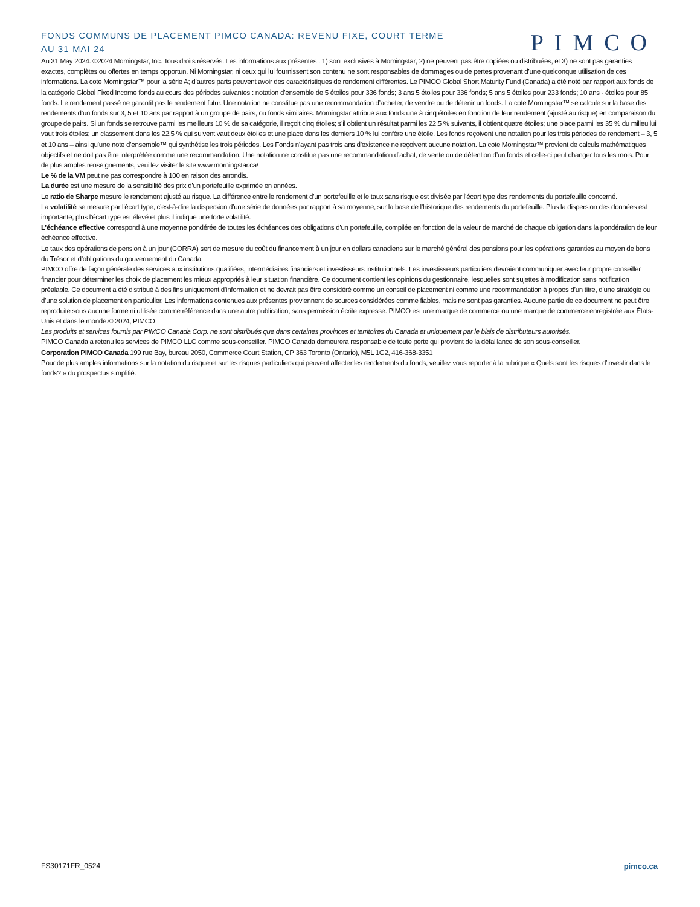FONDS COMMUNS DE PLACEMENT PIMCO CANADA: REVENU FIXE, COURT TERME
AU 31 MAI 24
PIMCO
Au 31 May 2024. ©2024 Morningstar, Inc. Tous droits réservés. Les informations aux présentes : 1) sont exclusives à Morningstar; 2) ne peuvent pas être copiées ou distribuées; et 3) ne sont pas garanties exactes, complètes ou offertes en temps opportun. Ni Morningstar, ni ceux qui lui fournissent son contenu ne sont responsables de dommages ou de pertes provenant d’une quelconque utilisation de ces informations. La cote Morningstar™ pour la série A; d’autres parts peuvent avoir des caractéristiques de rendement différentes. Le PIMCO Global Short Maturity Fund (Canada) a été noté par rapport aux fonds de la catégorie Global Fixed Income fonds au cours des périodes suivantes : notation d’ensemble de 5 étoiles pour 336 fonds; 3 ans 5 étoiles pour 336 fonds; 5 ans 5 étoiles pour 233 fonds; 10 ans - étoiles pour 85 fonds. Le rendement passé ne garantit pas le rendement futur. Une notation ne constitue pas une recommandation d’acheter, de vendre ou de détenir un fonds. La cote Morningstar™ se calcule sur la base des rendements d’un fonds sur 3, 5 et 10 ans par rapport à un groupe de pairs, ou fonds similaires. Morningstar attribue aux fonds une à cinq étoiles en fonction de leur rendement (ajusté au risque) en comparaison du groupe de pairs. Si un fonds se retrouve parmi les meilleurs 10 % de sa catégorie, il reçoit cinq étoiles; s’il obtient un résultat parmi les 22,5 % suivants, il obtient quatre étoiles; une place parmi les 35 % du milieu lui vaut trois étoiles; un classement dans les 22,5 % qui suivent vaut deux étoiles et une place dans les derniers 10 % lui confère une étoile. Les fonds reçoivent une notation pour les trois périodes de rendement – 3, 5 et 10 ans – ainsi qu’une note d’ensemble™ qui synthétise les trois périodes. Les Fonds n’ayant pas trois ans d’existence ne reçoivent aucune notation. La cote Morningstar™ provient de calculs mathématiques objectifs et ne doit pas être interprétée comme une recommandation. Une notation ne constitue pas une recommandation d’achat, de vente ou de détention d’un fonds et celle-ci peut changer tous les mois. Pour de plus amples renseignements, veuillez visiter le site www.morningstar.ca/
Le % de la VM peut ne pas correspondre à 100 en raison des arrondis.
La durée est une mesure de la sensibilité des prix d’un portefeuille exprimée en années.
Le ratio de Sharpe mesure le rendement ajusté au risque. La différence entre le rendement d’un portefeuille et le taux sans risque est divisée par l’écart type des rendements du portefeuille concerné.
La volatilité se mesure par l’écart type, c’est-à-dire la dispersion d’une série de données par rapport à sa moyenne, sur la base de l’historique des rendements du portefeuille. Plus la dispersion des données est importante, plus l’écart type est élevé et plus il indique une forte volatilité.
L’échéance effective correspond à une moyenne pondérée de toutes les échéances des obligations d’un portefeuille, compilée en fonction de la valeur de marché de chaque obligation dans la pondération de leur échéance effective.
Le taux des opérations de pension à un jour (CORRA) sert de mesure du coût du financement à un jour en dollars canadiens sur le marché général des pensions pour les opérations garanties au moyen de bons du Trésor et d’obligations du gouvernement du Canada.
PIMCO offre de façon générale des services aux institutions qualifiées, intermédiaires financiers et investisseurs institutionnels. Les investisseurs particuliers devraient communiquer avec leur propre conseiller financier pour déterminer les choix de placement les mieux appropriés à leur situation financière. Ce document contient les opinions du gestionnaire, lesquelles sont sujettes à modification sans notification préalable. Ce document a été distribué à des fins uniquement d’information et ne devrait pas être considéré comme un conseil de placement ni comme une recommandation à propos d’un titre, d’une stratégie ou d’une solution de placement en particulier. Les informations contenues aux présentes proviennent de sources considérées comme fiables, mais ne sont pas garanties. Aucune partie de ce document ne peut être reproduite sous aucune forme ni utilisée comme référence dans une autre publication, sans permission écrite expresse. PIMCO est une marque de commerce ou une marque de commerce enregistrée aux États-Unis et dans le monde.© 2024, PIMCO
Les produits et services fournis par PIMCO Canada Corp. ne sont distribués que dans certaines provinces et territoires du Canada et uniquement par le biais de distributeurs autorisés.
PIMCO Canada a retenu les services de PIMCO LLC comme sous-conseiller. PIMCO Canada demeurera responsable de toute perte qui provient de la défaillance de son sous-conseiller.
Corporation PIMCO Canada 199 rue Bay, bureau 2050, Commerce Court Station, CP 363 Toronto (Ontario), M5L 1G2, 416-368-3351
Pour de plus amples informations sur la notation du risque et sur les risques particuliers qui peuvent affecter les rendements du fonds, veuillez vous reporter à la rubrique « Quels sont les risques d’investir dans le fonds? » du prospectus simplifié.
FS30171FR_0524 pimco.ca